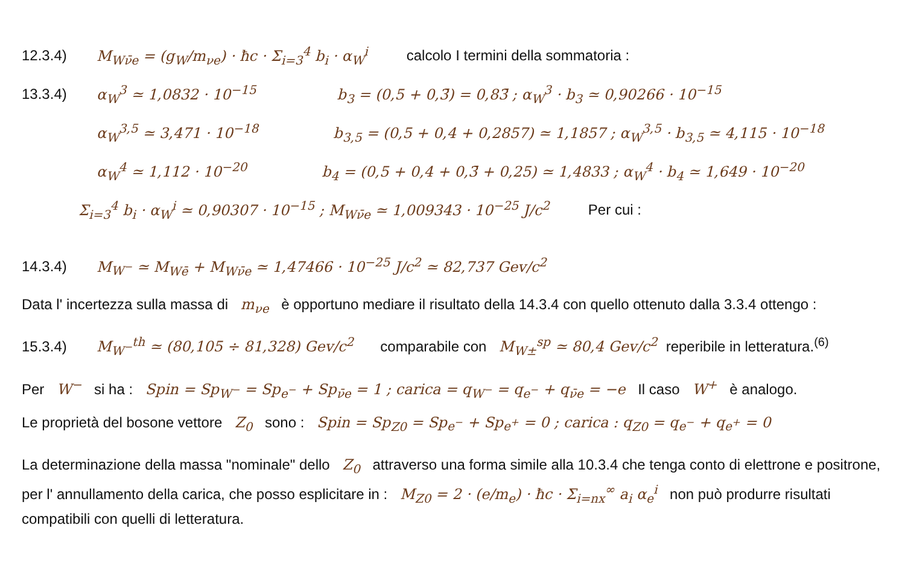12.3.4) M<sub>Wν̄e</sub> = (g<sub>W</sub>/m<sub>νe</sub>) · ħc · Σ<sub>i=3</sub><sup>4</sup> b<sub>i</sub> · α<sub>W</sub><sup>i</sup> calcolo I termini della sommatoria :
13.3.4) α<sub>W</sub><sup>3</sup> ≃ 1,0832 · 10<sup>−15</sup> b<sub>3</sub> = (0,5 + 0,3̄) = 0,83̄ ; α<sub>W</sub><sup>3</sup> · b<sub>3</sub> ≃ 0,90266 · 10<sup>−15</sup>
α<sub>W</sub><sup>3,5</sup> ≃ 3,471 · 10<sup>−18</sup> b<sub>3,5</sub> = (0,5 + 0,4 + 0,2857) ≃ 1,1857 ; α<sub>W</sub><sup>3,5</sup> · b<sub>3,5</sub> ≃ 4,115 · 10<sup>−18</sup>
α<sub>W</sub><sup>4</sup> ≃ 1,112 · 10<sup>−20</sup> b<sub>4</sub> = (0,5 + 0,4 + 0,3̄ + 0,25) ≃ 1,4833 ; α<sub>W</sub><sup>4</sup> · b<sub>4</sub> ≃ 1,649 · 10<sup>−20</sup>
Σ<sub>i=3</sub><sup>4</sup> b<sub>i</sub> · α<sub>W</sub><sup>i</sup> ≃ 0,90307 · 10<sup>−15</sup> ; M<sub>Wν̄e</sub> ≃ 1,009343 · 10<sup>−25</sup> J/c<sup>2</sup> Per cui :
14.3.4) M<sub>W<sup>−</sup></sub> ≃ M<sub>Wē</sub> + M<sub>Wν̄e</sub> ≃ 1,47466 · 10<sup>−25</sup> J/c<sup>2</sup> ≃ 82,737 Gev/c<sup>2</sup>
Data l' incertezza sulla massa di m<sub>νe</sub> è opportuno mediare il risultato della 14.3.4 con quello ottenuto dalla 3.3.4 ottengo :
15.3.4) M<sub>W<sup>−</sup></sub><sup>th</sup> ≃ (80,105 ÷ 81,328) Gev/c<sup>2</sup> comparabile con M<sub>W±</sub><sup>sp</sup> ≃ 80,4 Gev/c<sup>2</sup> reperibile in letteratura.<sup>(6)</sup>
Per W<sup>−</sup> si ha : Spin = Sp<sub>W<sup>−</sup></sub> = Sp<sub>e<sup>−</sup></sub> + Sp<sub>ν̄e</sub> = 1 ; carica = q<sub>W<sup>−</sup></sub> = q<sub>e<sup>−</sup></sub> + q<sub>ν̄e</sub> = −e Il caso W<sup>+</sup> è analogo.
Le proprietà del bosone vettore Z<sub>0</sub> sono : Spin = Sp<sub>Z0</sub> = Sp<sub>e<sup>−</sup></sub> + Sp<sub>e<sup>+</sup></sub> = 0 ; carica : q<sub>Z0</sub> = q<sub>e<sup>−</sup></sub> + q<sub>e<sup>+</sup></sub> = 0
La determinazione della massa "nominale" dello Z<sub>0</sub> attraverso una forma simile alla 10.3.4 che tenga conto di elettrone e positrone, per l' annullamento della carica, che posso esplicitare in : M<sub>Z0</sub> = 2 · (e/m<sub>e</sub>) · ħc · Σ<sub>i=nx</sub><sup>∞</sup> a<sub>i</sub> α<sub>e</sub><sup>i</sup> non può produrre risultati compatibili con quelli di letteratura.